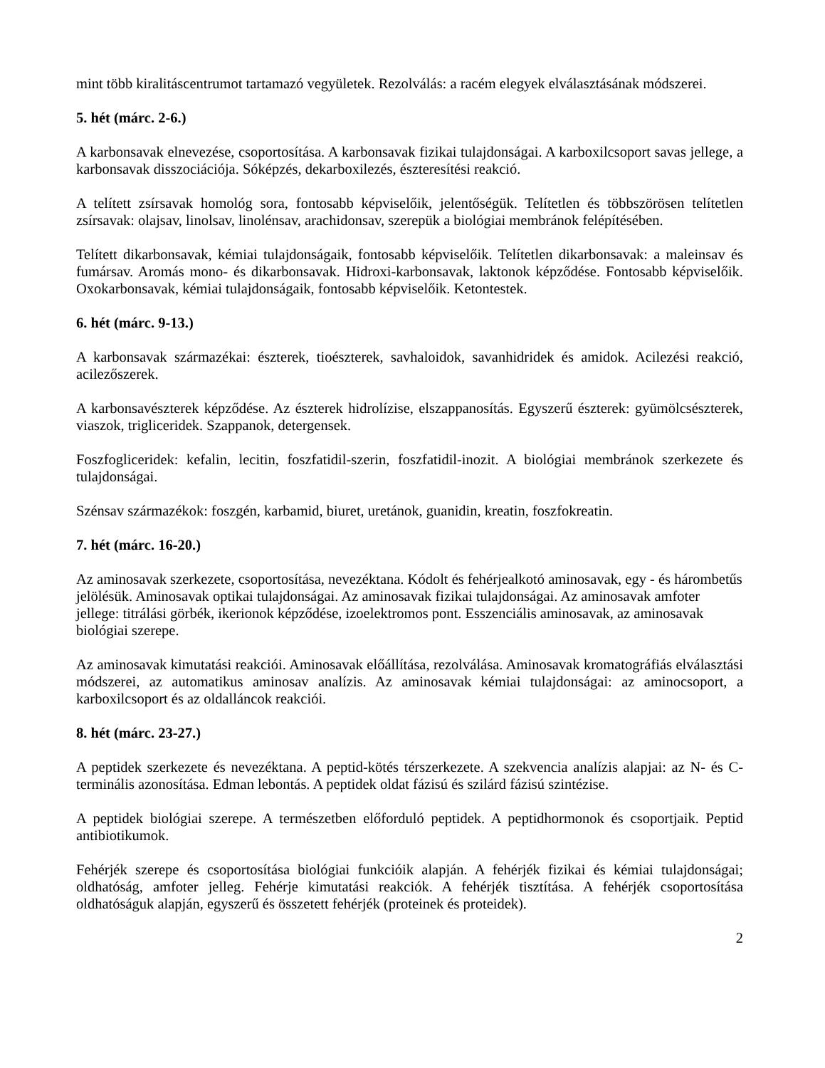mint több kiralitáscentrumot tartamazó vegyületek. Rezolválás: a racém elegyek elválasztásának módszerei.
5. hét (márc. 2-6.)
A karbonsavak elnevezése, csoportosítása. A karbonsavak fizikai tulajdonságai. A karboxilcsoport savas jellege, a karbonsavak disszociációja. Sóképzés, dekarboxilezés, észteresítési reakció.
A telített zsírsavak homológ sora, fontosabb képviselőik, jelentőségük. Telítetlen és többszörösen telítetlen zsírsavak: olajsav, linolsav, linolénsav, arachidonsav, szerepük a biológiai membránok felépítésében.
Telített dikarbonsavak, kémiai tulajdonságaik, fontosabb képviselőik. Telítetlen dikarbonsavak: a maleinsav és fumársav. Aromás mono- és dikarbonsavak. Hidroxi-karbonsavak, laktonok képződése. Fontosabb képviselőik. Oxokarbonsavak, kémiai tulajdonságaik, fontosabb képviselőik. Ketontestek.
6. hét (márc. 9-13.)
A karbonsavak származékai: észterek, tioészterek, savhaloidok, savanhidridek és amidok. Acilezési reakció, acilezőszerek.
A karbonsavészterek képződése. Az észterek hidrolízise, elszappanosítás. Egyszerű észterek: gyümölcsészterek, viaszok, trigliceridek. Szappanok, detergensek.
Foszfogliceridek: kefalin, lecitin, foszfatidil-szerin, foszfatidil-inozit. A biológiai membránok szerkezete és tulajdonságai.
Szénsav származékok: foszgén, karbamid, biuret, uretánok, guanidin, kreatin, foszfokreatin.
7. hét (márc. 16-20.)
Az aminosavak szerkezete, csoportosítása, nevezéktana. Kódolt és fehérjealkotó aminosavak, egy - és hárombetűs jelölésük. Aminosavak optikai tulajdonságai. Az aminosavak fizikai tulajdonságai. Az aminosavak amfoter jellege: titrálási görbék, ikerionok képződése, izoelektromos pont. Esszenciális aminosavak, az aminosavak biológiai szerepe.
Az aminosavak kimutatási reakciói. Aminosavak előállítása, rezolválása. Aminosavak kromatográfiás elválasztási módszerei, az automatikus aminosav analízis. Az aminosavak kémiai tulajdonságai: az aminocsoport, a karboxilcsoport és az oldalláncok reakciói.
8. hét (márc. 23-27.)
A peptidek szerkezete és nevezéktana. A peptid-kötés térszerkezete. A szekvencia analízis alapjai: az N- és C-terminális azonosítása. Edman lebontás. A peptidek oldat fázisú és szilárd fázisú szintézise.
A peptidek biológiai szerepe. A természetben előforduló peptidek. A peptidhormonok és csoportjaik. Peptid antibiotikumok.
Fehérjék szerepe és csoportosítása biológiai funkcióik alapján. A fehérjék fizikai és kémiai tulajdonságai; oldhatóság, amfoter jelleg. Fehérje kimutatási reakciók. A fehérjék tisztítása. A fehérjék csoportosítása oldhatóságuk alapján, egyszerű és összetett fehérjék (proteinek és proteidek).
2